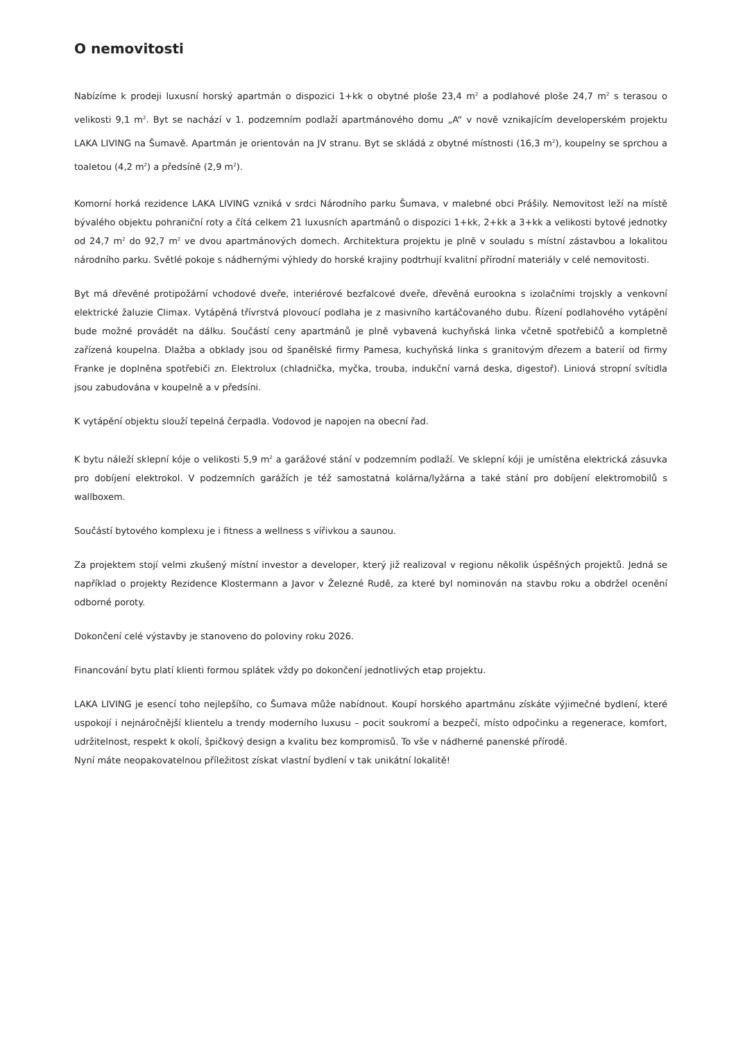O nemovitosti
Nabízíme k prodeji luxusní horský apartmán o dispozici 1+kk o obytné ploše 23,4 m<sup>2</sup> a podlahové ploše 24,7 m<sup>2</sup> s terasou o velikosti 9,1 m<sup>2</sup>. Byt se nachází v 1. podzemním podlaží apartmánového domu „A“ v nově vznikajícím developerském projektu LAKA LIVING na Šumavě. Apartmán je orientován na JV stranu. Byt se skládá z obytné místnosti (16,3 m<sup>2</sup>), koupelny se sprchou a toaletou (4,2 m<sup>2</sup>) a předsíně (2,9 m<sup>2</sup>).
Komorní horká rezidence LAKA LIVING vzniká v srdci Národního parku Šumava, v malebné obci Prášily. Nemovitost leží na místě bývalého objektu pohraniční roty a čítá celkem 21 luxusních apartmánů o dispozici 1+kk, 2+kk a 3+kk a velikosti bytové jednotky od 24,7 m<sup>2</sup> do 92,7 m<sup>2</sup> ve dvou apartmánových domech. Architektura projektu je plně v souladu s místní zástavbou a lokalitou národního parku. Světlé pokoje s nádhernými výhledy do horské krajiny podtrhují kvalitní přírodní materiály v celé nemovitosti.
Byt má dřevěné protipožární vchodové dveře, interiérové bezfalcové dveře, dřevěná eurookna s izolačními trojskly a venkovní elektrické žaluzie Climax. Vytápěná třívrstvá plovoucí podlaha je z masivního kartáčovaného dubu. Řízení podlahového vytápění bude možné provádět na dálku. Součástí ceny apartmánů je plně vybavená kuchyňská linka včetně spotřebičů a kompletně zařízená koupelna. Dlažba a obklady jsou od španělské firmy Pamesa, kuchyňská linka s granitovým dřezem a baterií od firmy Franke je doplněna spotřebiči zn. Elektrolux (chladnička, myčka, trouba, indukční varná deska, digestoř). Liniová stropní svítidla jsou zabudována v koupelně a v předsíni.
K vytápění objektu slouží tepelná čerpadla. Vodovod je napojen na obecní řad.
K bytu náleží sklepní kóje o velikosti 5,9 m<sup>2</sup> a garážové stání v podzemním podlaží. Ve sklepní kóji je umístěna elektrická zásuvka pro dobíjení elektrokol. V podzemních garážích je též samostatná kolárna/lyžárna a také stání pro dobíjení elektromobilů s wallboxem.
Součástí bytového komplexu je i fitness a wellness s vířivkou a saunou.
Za projektem stojí velmi zkušený místní investor a developer, který již realizoval v regionu několik úspěšných projektů. Jedná se například o projekty Rezidence Klostermann a Javor v Železné Rudě, za které byl nominován na stavbu roku a obdržel ocenění odborné poroty.
Dokončení celé výstavby je stanoveno do poloviny roku 2026.
Financování bytu platí klienti formou splátek vždy po dokončení jednotlivých etap projektu.
LAKA LIVING je esencí toho nejlepšího, co Šumava může nabídnout. Koupí horského apartmánu získáte výjimečné bydlení, které uspokojí i nejnáročnější klientelu a trendy moderního luxusu – pocit soukromí a bezpečí, místo odpočinku a regenerace, komfort, udržitelnost, respekt k okolí, špičkový design a kvalitu bez kompromisů. To vše v nádherné panenské přírodě.
Nyní máte neopakovatelnou příležitost získat vlastní bydlení v tak unikátní lokalitě!